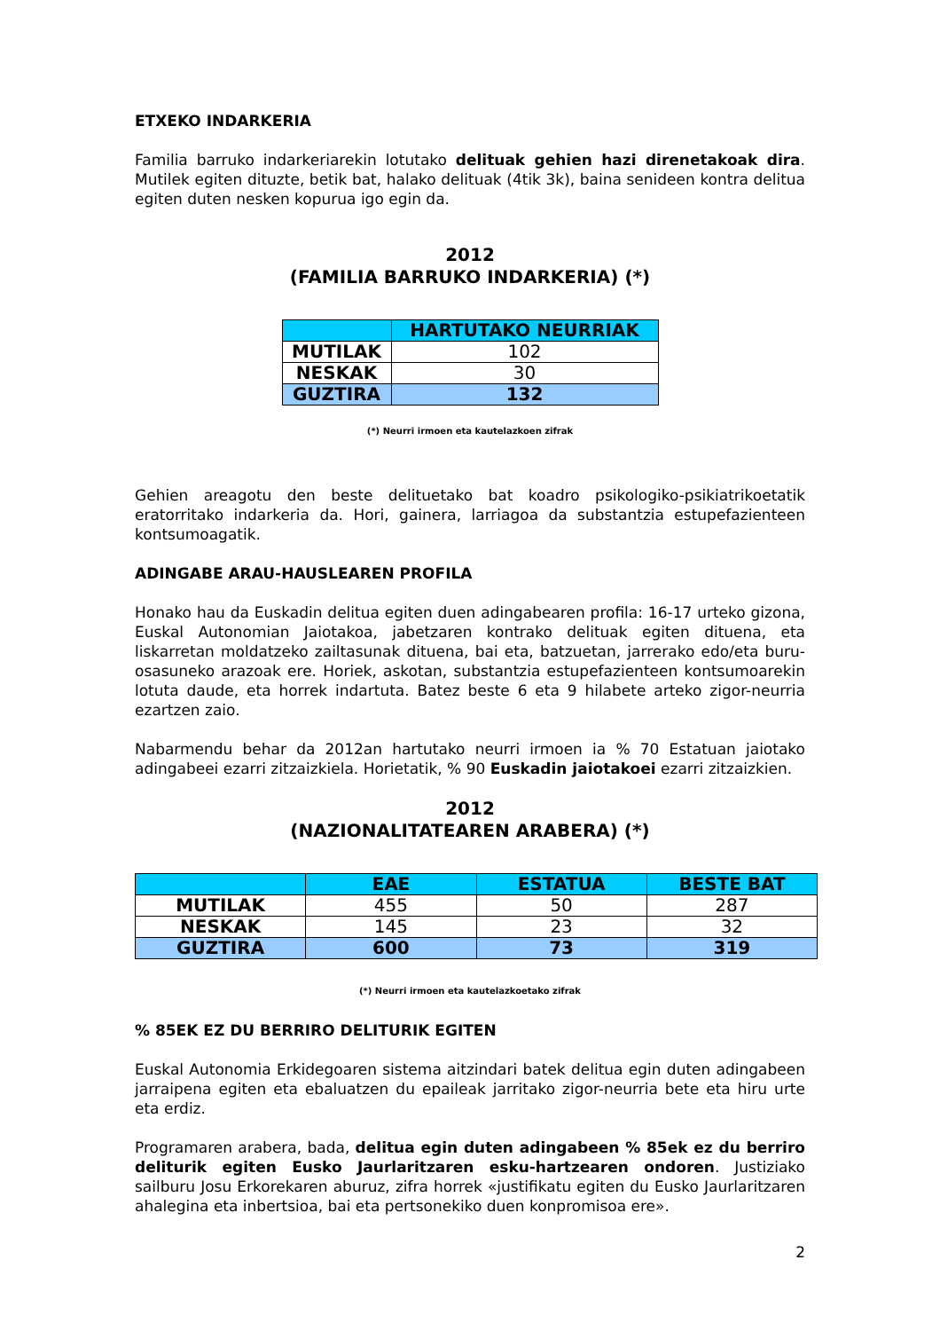ETXEKO INDARKERIA
Familia barruko indarkeriarekin lotutako delituak gehien hazi direnetakoak dira. Mutilek egiten dituzte, betik bat, halako delituak (4tik 3k), baina senideen kontra delitua egiten duten nesken kopurua igo egin da.
2012
(FAMILIA BARRUKO INDARKERIA) (*)
| | HARTUTAKO NEURRIAK |
| --- | --- |
| MUTILAK | 102 |
| NESKAK | 30 |
| GUZTIRA | 132 |
(*) Neurri irmoen eta kautelazkoen zifrak
Gehien areagotu den beste delituetako bat koadro psikologiko-psikiatrikoetatik eratorritako indarkeria da. Hori, gainera, larriagoa da substantzia estupefazienteen kontsumoagatik.
ADINGABE ARAU-HAUSLEAREN PROFILA
Honako hau da Euskadin delitua egiten duen adingabearen profila: 16-17 urteko gizona, Euskal Autonomian Jaiotakoa, jabetzaren kontrako delituak egiten dituena, eta liskarretan moldatzeko zailtasunak dituena, bai eta, batzuetan, jarrerako edo/eta buru-osasuneko arazoak ere. Horiek, askotan, substantzia estupefazienteen kontsumoarekin lotuta daude, eta horrek indartuta. Batez beste 6 eta 9 hilabete arteko zigor-neurria ezartzen zaio.
Nabarmendu behar da 2012an hartutako neurri irmoen ia % 70 Estatuan jaiotako adingabeei ezarri zitzaizkiela. Horietatik, % 90 Euskadin jaiotakoei ezarri zitzaizkien.
2012
(NAZIONALITATEAREN ARABERA) (*)
| | EAE | ESTATUA | BESTE BAT |
| --- | --- | --- | --- |
| MUTILAK | 455 | 50 | 287 |
| NESKAK | 145 | 23 | 32 |
| GUZTIRA | 600 | 73 | 319 |
(*) Neurri irmoen eta kautelazkoetako zifrak
% 85EK EZ DU BERRIRO DELITURIK EGITEN
Euskal Autonomia Erkidegoaren sistema aitzindari batek delitua egin duten adingabeen jarraipena egiten eta ebaluatzen du epaileak jarritako zigor-neurria bete eta hiru urte eta erdiz.
Programaren arabera, bada, delitua egin duten adingabeen % 85ek ez du berriro deliturik egiten Eusko Jaurlaritzaren esku-hartzearen ondoren. Justiziako sailburu Josu Erkorekaren aburuz, zifra horrek «justifikatu egiten du Eusko Jaurlaritzaren ahalegina eta inbertsioa, bai eta pertsonekiko duen konpromisoa ere».
2